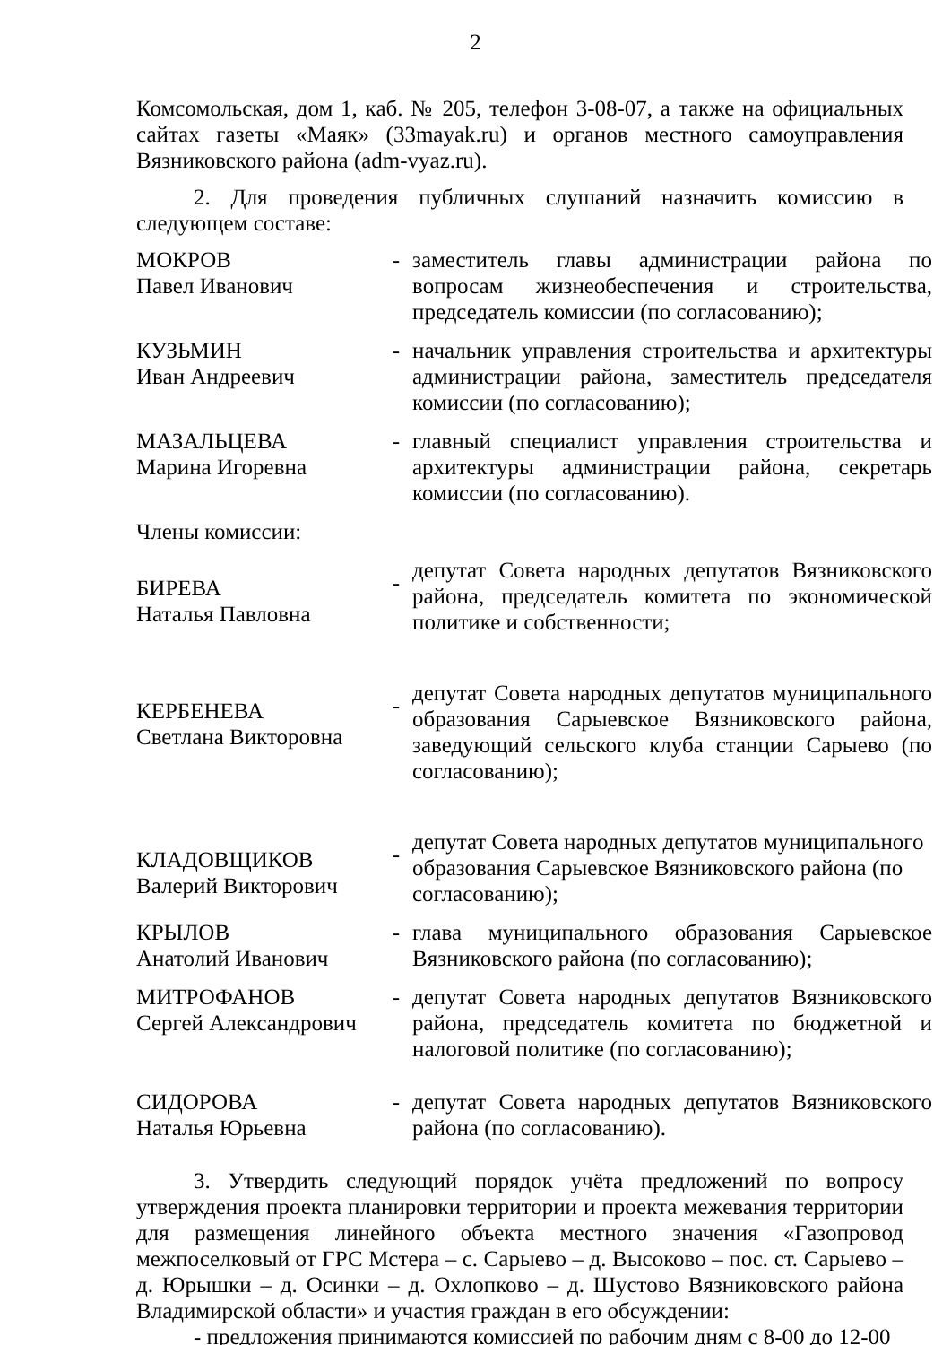2
Комсомольская, дом 1, каб. № 205, телефон 3-08-07, а также на официальных сайтах газеты «Маяк» (33mayak.ru) и органов местного самоуправления Вязниковского района (adm-vyaz.ru).
2. Для проведения публичных слушаний назначить комиссию в следующем составе:
| МОКРОВ Павел Иванович | - | заместитель главы администрации района по вопросам жизнеобеспечения и строительства, председатель комиссии (по согласованию); |
| КУЗЬМИН Иван Андреевич | - | начальник управления строительства и архитектуры администрации района, заместитель председателя комиссии (по согласованию); |
| МАЗАЛЬЦЕВА Марина Игоревна | - | главный специалист управления строительства и архитектуры администрации района, секретарь комиссии (по согласованию). |
| Члены комиссии: | | |
| БИРЕВА Наталья Павловна | - | депутат Совета народных депутатов Вязниковского района, председатель комитета по экономической политике и собственности; |
| КЕРБЕНЕВА Светлана Викторовна | - | депутат Совета народных депутатов муниципального образования Сарыевское Вязниковского района, заведующий сельского клуба станции Сарыево (по согласованию); |
| КЛАДОВЩИКОВ Валерий Викторович | - | депутат Совета народных депутатов муниципального образования Сарыевское Вязниковского района (по согласованию); |
| КРЫЛОВ Анатолий Иванович | - | глава муниципального образования Сарыевское Вязниковского района (по согласованию); |
| МИТРОФАНОВ Сергей Александрович | - | депутат Совета народных депутатов Вязниковского района, председатель комитета по бюджетной и налоговой политике (по согласованию); |
| СИДОРОВА Наталья Юрьевна | - | депутат Совета народных депутатов Вязниковского района (по согласованию). |
3. Утвердить следующий порядок учёта предложений по вопросу утверждения проекта планировки территории и проекта межевания территории для размещения линейного объекта местного значения «Газопровод межпоселковый от ГРС Мстера – с. Сарыево – д. Высоково – пос. ст. Сарыево – д. Юрышки – д. Осинки – д. Охлопково – д. Шустово Вязниковского района Владимирской области» и участия граждан в его обсуждении:
- предложения принимаются комиссией по рабочим дням с 8-00 до 12-00